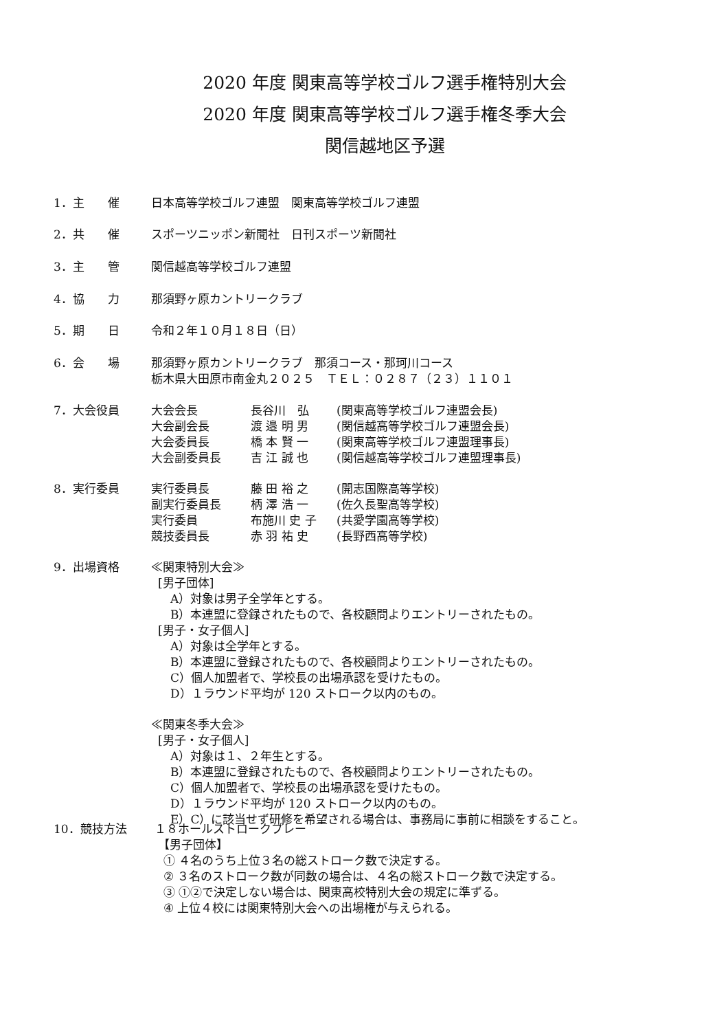2020 年度 関東高等学校ゴルフ選手権特別大会
2020 年度 関東高等学校ゴルフ選手権冬季大会
関信越地区予選
1．主　　催 日本高等学校ゴルフ連盟　関東高等学校ゴルフ連盟
2．共　　催 スポーツニッポン新聞社　日刊スポーツ新聞社
3．主　　管 関信越高等学校ゴルフ連盟
4．協　　力 那須野ヶ原カントリークラブ
5．期　　日 令和２年１０月１８日（日）
6．会　　場 那須野ヶ原カントリークラブ　那須コース・那珂川コース
栃木県大田原市南金丸２０２５　ＴＥＬ：０２８７（２３）１１０１
7．大会役員
| 大会会長 | 長谷川 弘 | (関東高等学校ゴルフ連盟会長) |
| 大会副会長 | 渡 邉 明 男 | (関信越高等学校ゴルフ連盟会長) |
| 大会委員長 | 橋 本 賢 一 | (関東高等学校ゴルフ連盟理事長) |
| 大会副委員長 | 吉 江 誠 也 | (関信越高等学校ゴルフ連盟理事長) |
8．実行委員
| 実行委員長 | 藤 田 裕 之 | (開志国際高等学校) |
| 副実行委員長 | 柄 澤 浩 一 | (佐久長聖高等学校) |
| 実行委員 | 布施川 史 子 | (共愛学園高等学校) |
| 競技委員長 | 赤 羽 祐 史 | (長野西高等学校) |
9．出場資格 ≪関東特別大会≫
[男子団体]
A）対象は男子全学年とする。
B）本連盟に登録されたもので、各校顧問よりエントリーされたもの。
[男子・女子個人]
A）対象は全学年とする。
B）本連盟に登録されたもので、各校顧問よりエントリーされたもの。
C）個人加盟者で、学校長の出場承認を受けたもの。
D）１ラウンド平均が 120 ストローク以内のもの。
≪関東冬季大会≫
[男子・女子個人]
A）対象は１、２年生とする。
B）本連盟に登録されたもので、各校顧問よりエントリーされたもの。
C）個人加盟者で、学校長の出場承認を受けたもの。
D）１ラウンド平均が 120 ストローク以内のもの。
E）C）に該当せず研修を希望される場合は、事務局に事前に相談をすること。
10．競技方法 １８ホールストロークプレー
【男子団体】
① ４名のうち上位３名の総ストローク数で決定する。
② ３名のストローク数が同数の場合は、４名の総ストローク数で決定する。
③ ①②で決定しない場合は、関東高校特別大会の規定に準ずる。
④ 上位４校には関東特別大会への出場権が与えられる。